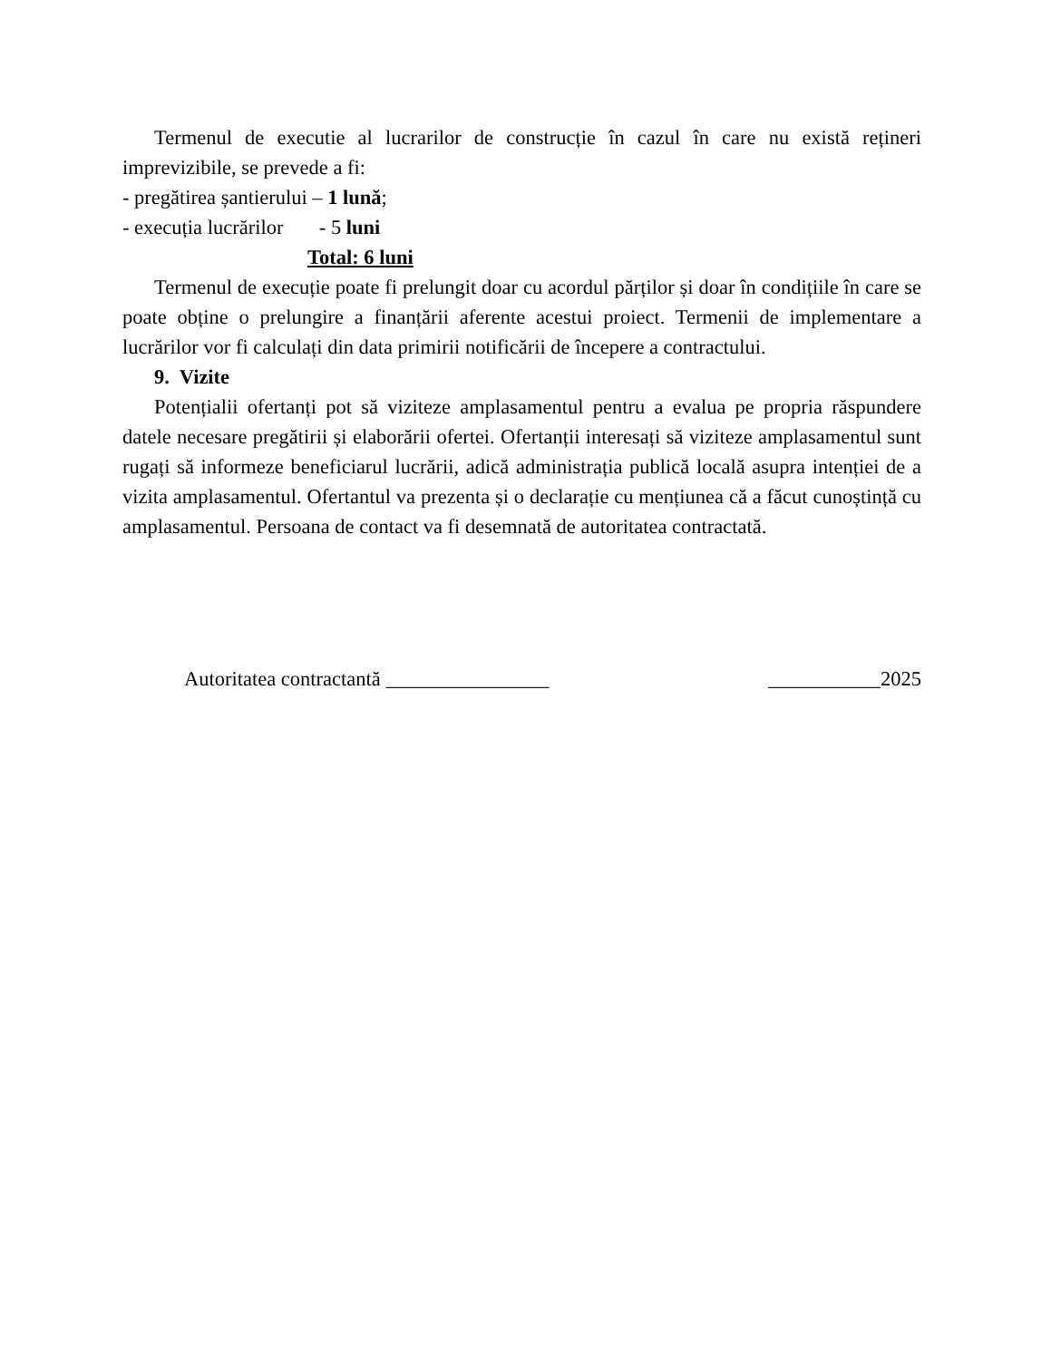Termenul de executie al lucrarilor de construcție în cazul în care nu există rețineri imprevizibile, se prevede a fi:
- pregătirea șantierului – 1 lună;
- execuția lucrărilor - 5 luni
Total: 6 luni
Termenul de execuție poate fi prelungit doar cu acordul părților și doar în condițiile în care se poate obține o prelungire a finanțării aferente acestui proiect. Termenii de implementare a lucrărilor vor fi calculați din data primirii notificării de începere a contractului.
9. Vizite
Potențialii ofertanți pot să viziteze amplasamentul pentru a evalua pe propria răspundere datele necesare pregătirii și elaborării ofertei. Ofertanții interesați să viziteze amplasamentul sunt rugați să informeze beneficiarul lucrării, adică administrația publică locală asupra intenției de a vizita amplasamentul. Ofertantul va prezenta și o declarație cu mențiunea că a făcut cunoștință cu amplasamentul. Persoana de contact va fi desemnată de autoritatea contractată.
Autoritatea contractantă ________________ ___________2025